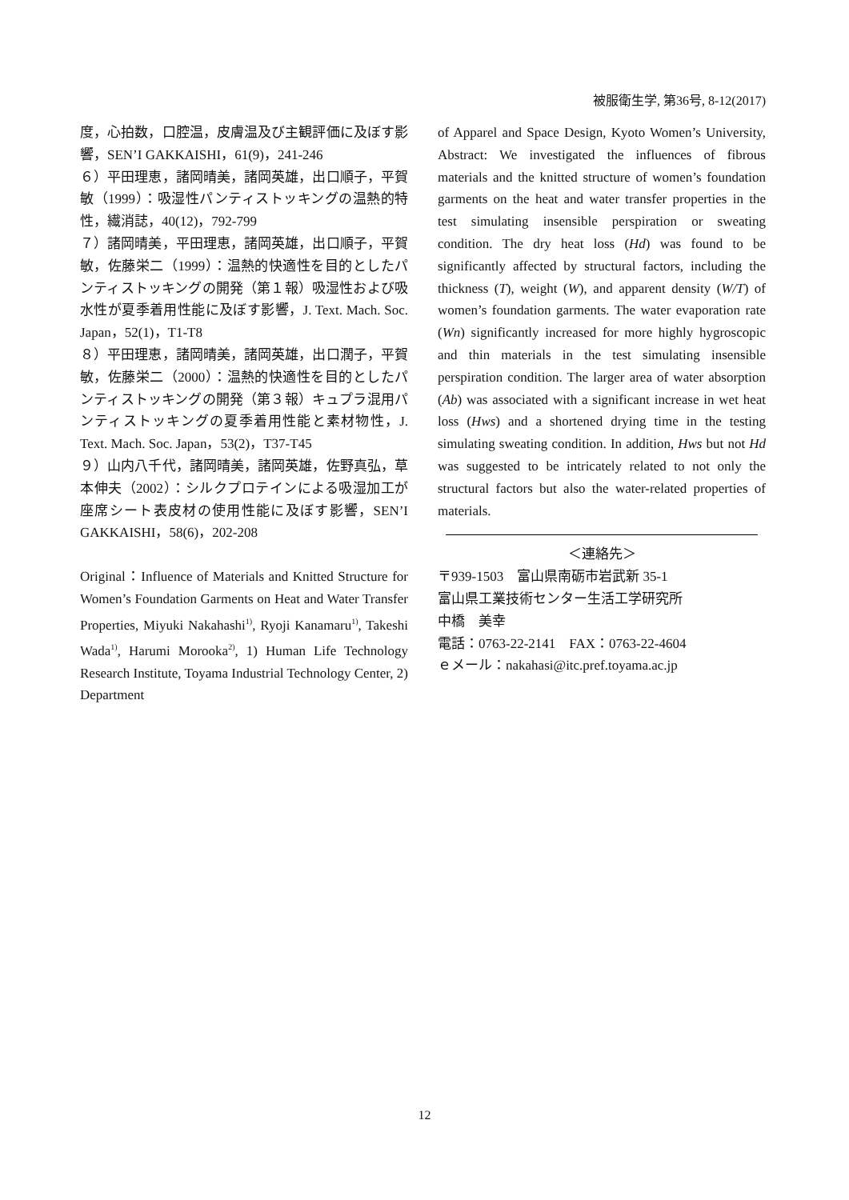被服衛生学, 第36号, 8-12(2017)
度，心拍数，口腔温，皮膚温及び主観評価に及ぼす影響，SEN’I GAKKAISHI，61(9)，241-246
６）平田理恵，諸岡晴美，諸岡英雄，出口順子，平賀 敏（1999）：吸湿性パンティストッキングの温熱的特性，繊消誌，40(12)，792-799
７）諸岡晴美，平田理恵，諸岡英雄，出口順子，平賀 敏，佐藤栄二（1999）：温熱的快適性を目的としたパンティストッキングの開発（第１報）吸湿性および吸水性が夏季着用性能に及ぼす影響，J. Text. Mach. Soc. Japan，52(1)，T1-T8
８）平田理恵，諸岡晴美，諸岡英雄，出口潤子，平賀　敏，佐藤栄二（2000）：温熱的快適性を目的としたパンティストッキングの開発（第３報）キュプラ混用パンティストッキングの夏季着用性能と素材物性，J. Text. Mach. Soc. Japan，53(2)，T37-T45
９）山内八千代，諸岡晴美，諸岡英雄，佐野真弘，草本伸夫（2002）：シルクプロテインによる吸湿加工が座席シート表皮材の使用性能に及ぼす影響，SEN’I GAKKAISHI，58(6)，202-208
Original：Influence of Materials and Knitted Structure for Women’s Foundation Garments on Heat and Water Transfer Properties, Miyuki Nakahashi<sup>1)</sup>, Ryoji Kanamaru<sup>1)</sup>, Takeshi Wada<sup>1)</sup>, Harumi Morooka<sup>2)</sup>, 1) Human Life Technology Research Institute, Toyama Industrial Technology Center, 2) Department
of Apparel and Space Design, Kyoto Women’s University, Abstract: We investigated the influences of fibrous materials and the knitted structure of women’s foundation garments on the heat and water transfer properties in the test simulating insensible perspiration or sweating condition. The dry heat loss (Hd) was found to be significantly affected by structural factors, including the thickness (T), weight (W), and apparent density (W/T) of women’s foundation garments. The water evaporation rate (Wn) significantly increased for more highly hygroscopic and thin materials in the test simulating insensible perspiration condition. The larger area of water absorption (Ab) was associated with a significant increase in wet heat loss (Hws) and a shortened drying time in the testing simulating sweating condition. In addition, Hws but not Hd was suggested to be intricately related to not only the structural factors but also the water-related properties of materials.
＜連絡先＞
〒939-1503　富山県南砺市岩武新 35-1
富山県工業技術センター生活工学研究所
中橋　美幸
電話：0763-22-2141　FAX：0763-22-4604
ｅメール：nakahasi@itc.pref.toyama.ac.jp
12